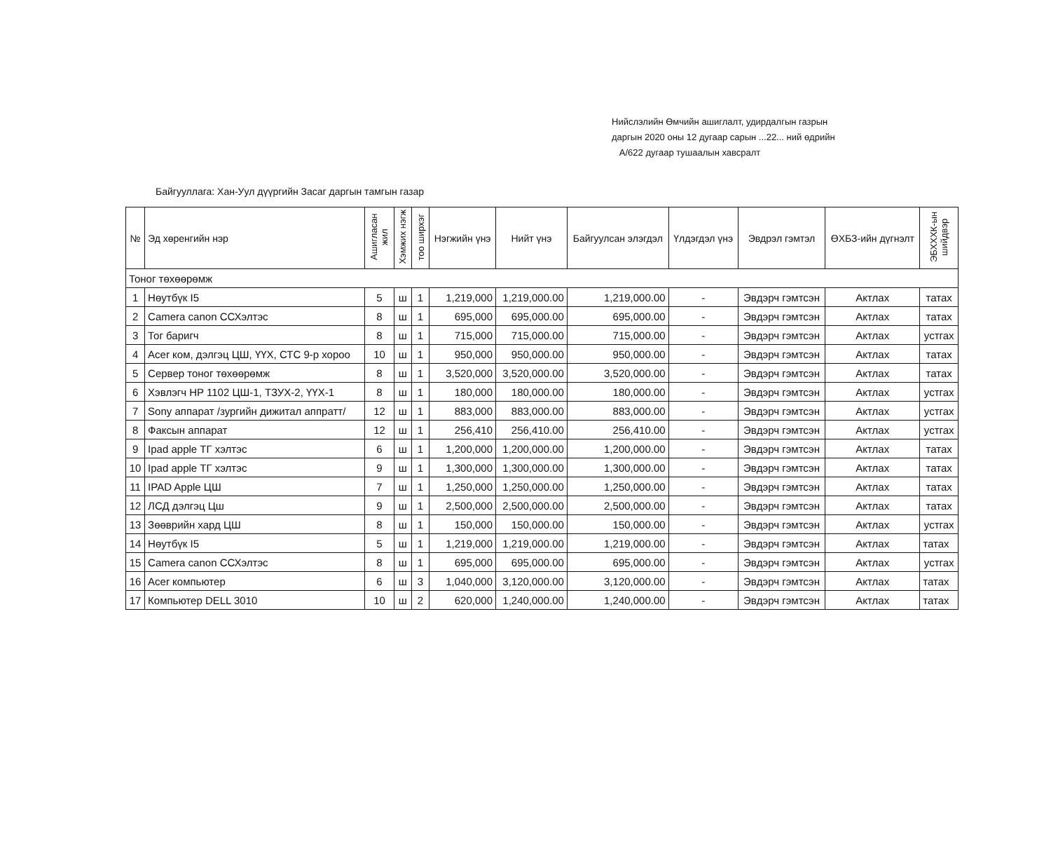Нийслэлийн Өмчийн ашиглалт, удирдалгын газрын
даргын 2020 оны 12 дугаар сарын ...22... ний өдрийн
А/622 дугаар тушаалын хавсралт
Байгууллага: Хан-Уул дүүргийн Засаг даргын тамгын газар
| № | Эд хөренгийн нэр | Ашигласан жил | Хэмжих нэгж | тоо ширхэг | Нэгжийн үнэ | Нийт үнэ | Байгуулсан элэгдэл | Үлдэгдэл үнэ | Эвдрэл гэмтэл | ӨХБЗ-ийн дүгнэлт | ЭБХХХК-ын шийдвэр |
| --- | --- | --- | --- | --- | --- | --- | --- | --- | --- | --- | --- |
| Тоног төхөөрөмж | | | | | | | | | | | |
| 1 | Нөутбүк I5 | 5 | ш | 1 | 1,219,000 | 1,219,000.00 | 1,219,000.00 | - | Эвдэрч гэмтсэн | Актлах | татах |
| 2 | Camera canon ССХэлтэс | 8 | ш | 1 | 695,000 | 695,000.00 | 695,000.00 | - | Эвдэрч гэмтсэн | Актлах | татах |
| 3 | Тог баригч | 8 | ш | 1 | 715,000 | 715,000.00 | 715,000.00 | - | Эвдэрч гэмтсэн | Актлах | устгах |
| 4 | Acer ком, дэлгэц ЦШ, ҮҮХ, СТС 9-р хороо | 10 | ш | 1 | 950,000 | 950,000.00 | 950,000.00 | - | Эвдэрч гэмтсэн | Актлах | татах |
| 5 | Сервер тоног төхөөрөмж | 8 | ш | 1 | 3,520,000 | 3,520,000.00 | 3,520,000.00 | - | Эвдэрч гэмтсэн | Актлах | татах |
| 6 | Хэвлэгч HP 1102 ЦШ-1, ТЗУХ-2, ҮҮХ-1 | 8 | ш | 1 | 180,000 | 180,000.00 | 180,000.00 | - | Эвдэрч гэмтсэн | Актлах | устгах |
| 7 | Sony аппарат /зургийн дижитал аппратт/ | 12 | ш | 1 | 883,000 | 883,000.00 | 883,000.00 | - | Эвдэрч гэмтсэн | Актлах | устгах |
| 8 | Факсын аппарат | 12 | ш | 1 | 256,410 | 256,410.00 | 256,410.00 | - | Эвдэрч гэмтсэн | Актлах | устгах |
| 9 | Ipad apple ТГ хэлтэс | 6 | ш | 1 | 1,200,000 | 1,200,000.00 | 1,200,000.00 | - | Эвдэрч гэмтсэн | Актлах | татах |
| 10 | Ipad apple ТГ хэлтэс | 9 | ш | 1 | 1,300,000 | 1,300,000.00 | 1,300,000.00 | - | Эвдэрч гэмтсэн | Актлах | татах |
| 11 | IPAD Apple ЦШ | 7 | ш | 1 | 1,250,000 | 1,250,000.00 | 1,250,000.00 | - | Эвдэрч гэмтсэн | Актлах | татах |
| 12 | ЛСД дэлгэц Цш | 9 | ш | 1 | 2,500,000 | 2,500,000.00 | 2,500,000.00 | - | Эвдэрч гэмтсэн | Актлах | татах |
| 13 | Зөөврийн хард ЦШ | 8 | ш | 1 | 150,000 | 150,000.00 | 150,000.00 | - | Эвдэрч гэмтсэн | Актлах | устгах |
| 14 | Нөутбүк I5 | 5 | ш | 1 | 1,219,000 | 1,219,000.00 | 1,219,000.00 | - | Эвдэрч гэмтсэн | Актлах | татах |
| 15 | Camera canon ССХэлтэс | 8 | ш | 1 | 695,000 | 695,000.00 | 695,000.00 | - | Эвдэрч гэмтсэн | Актлах | устгах |
| 16 | Acer компьютер | 6 | ш | 3 | 1,040,000 | 3,120,000.00 | 3,120,000.00 | - | Эвдэрч гэмтсэн | Актлах | татах |
| 17 | Компьютер DELL 3010 | 10 | ш | 2 | 620,000 | 1,240,000.00 | 1,240,000.00 | - | Эвдэрч гэмтсэн | Актлах | татах |